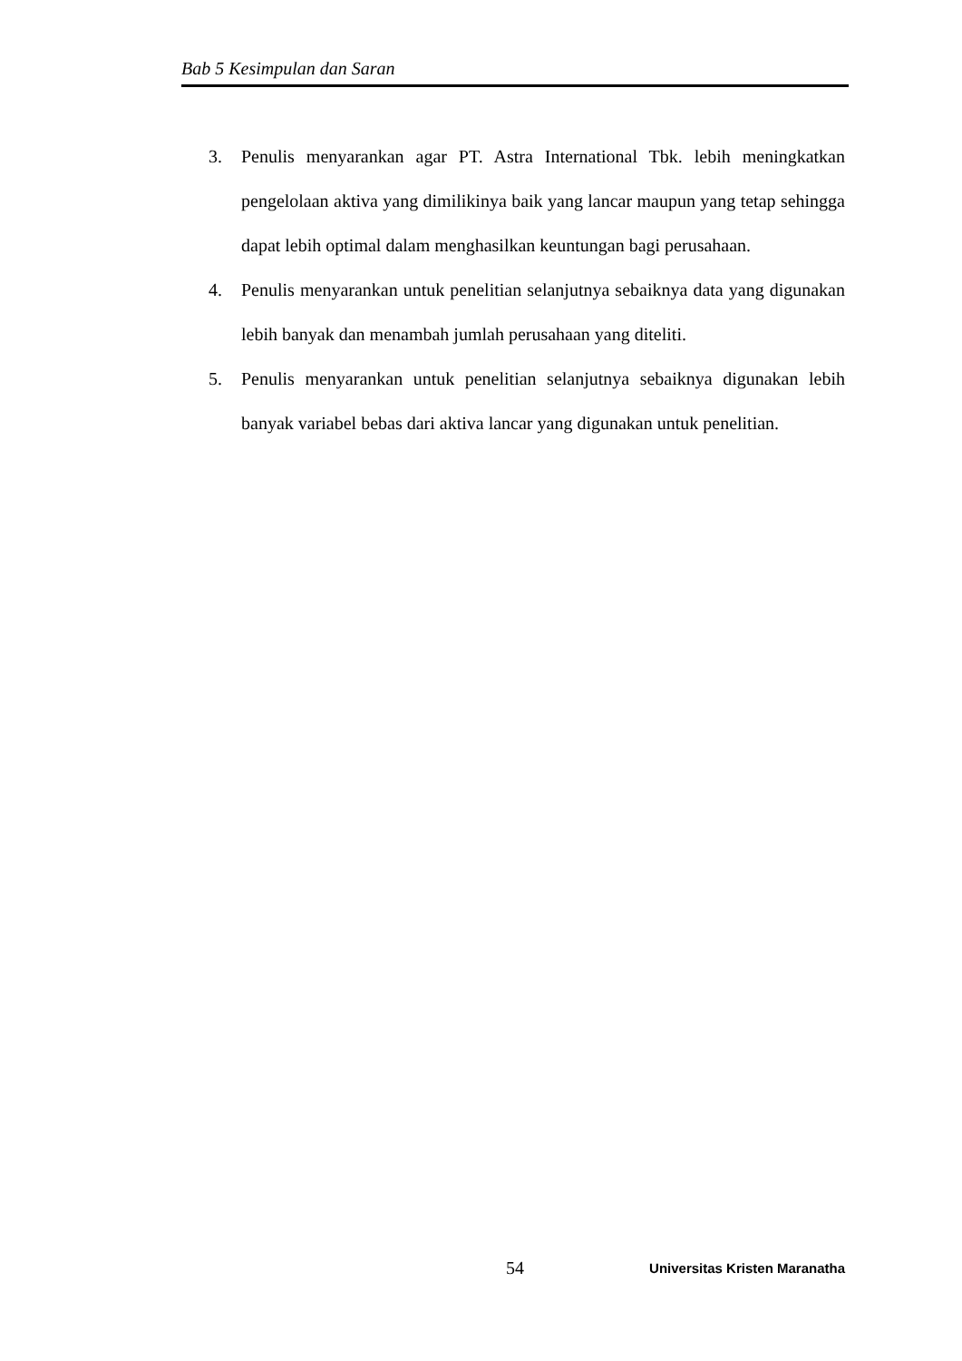Bab 5 Kesimpulan dan Saran
3. Penulis menyarankan agar PT. Astra International Tbk. lebih meningkatkan pengelolaan aktiva yang dimilikinya baik yang lancar maupun yang tetap sehingga dapat lebih optimal dalam menghasilkan keuntungan bagi perusahaan.
4. Penulis menyarankan untuk penelitian selanjutnya sebaiknya data yang digunakan lebih banyak dan menambah jumlah perusahaan yang diteliti.
5. Penulis menyarankan untuk penelitian selanjutnya sebaiknya digunakan lebih banyak variabel bebas dari aktiva lancar yang digunakan untuk penelitian.
54 Universitas Kristen Maranatha